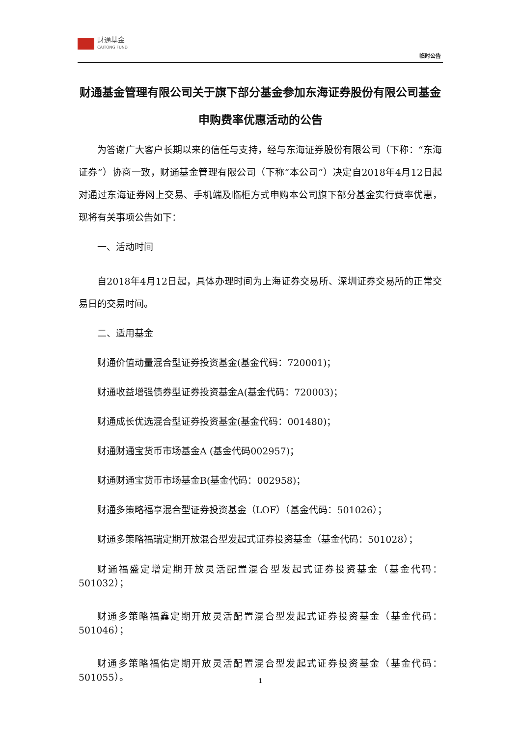财通基金
CAITONG FUND
临时公告
财通基金管理有限公司关于旗下部分基金参加东海证券股份有限公司基金申购费率优惠活动的公告
为答谢广大客户长期以来的信任与支持，经与东海证券股份有限公司（下称：“东海证券”）协商一致，财通基金管理有限公司（下称“本公司”）决定自2018年4月12日起对通过东海证券网上交易、手机端及临柜方式申购本公司旗下部分基金实行费率优惠，现将有关事项公告如下：
一、活动时间
自2018年4月12日起，具体办理时间为上海证券交易所、深圳证券交易所的正常交易日的交易时间。
二、适用基金
财通价值动量混合型证券投资基金(基金代码：720001)；
财通收益增强债券型证券投资基金A(基金代码：720003)；
财通成长优选混合型证券投资基金(基金代码：001480)；
财通财通宝货币市场基金A (基金代码002957)；
财通财通宝货币市场基金B(基金代码：002958)；
财通多策略福享混合型证券投资基金（LOF）（基金代码：501026）；
财通多策略福瑞定期开放混合型发起式证券投资基金（基金代码：501028）；
财通福盛定增定期开放灵活配置混合型发起式证券投资基金（基金代码：501032）；
财通多策略福鑫定期开放灵活配置混合型发起式证券投资基金（基金代码：501046）；
财通多策略福佑定期开放灵活配置混合型发起式证券投资基金（基金代码：501055）。
1